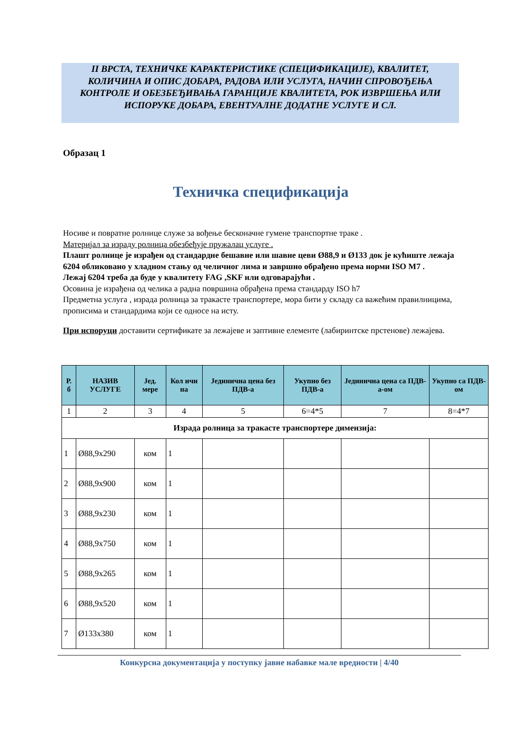II ВРСТА, ТЕХНИЧКЕ КАРАКТЕРИСТИКЕ (СПЕЦИФИКАЦИЈЕ), КВАЛИТЕТ, КОЛИЧИНА И ОПИС ДОБАРА, РАДОВА ИЛИ УСЛУГА, НАЧИН СПРОВОЂЕЊА КОНТРОЛЕ И ОБЕЗБЕЂИВАЊА ГАРАНЦИЈЕ КВАЛИТЕТА, РОК ИЗВРШЕЊА ИЛИ ИСПОРУКЕ ДОБАРА, ЕВЕНТУАЛНЕ ДОДАТНЕ УСЛУГЕ И СЛ.
Образац 1
Техничка спецификација
Носиве и повратне ролнице служе за вођење бесконачне гумене транспортне траке .
Материјал за израду ролница обезбеђује пружалац услуге .
Плашт ролнице је израђен од стандардне бешавне или шавне цеви Ø88,9 и Ø133 док је кућиште лежаја 6204 обликовано у хладном стању од челичног лима и завршно обрађено према норми ISO M7 .
Лежај 6204 треба да буде у квалитету FAG ,SKF или одговарајући .
Осовина је израђена од челика а радна површина обрађена према стандарду ISO h7
Предметна услуга , израда ролница за тракасте транспортере, мора бити у складу са важећим правилницима, прописима и стандардима који се односе на исту.
При испоруци доставити сертификате за лежајеве и заптивне елементе (лабиринтске прстенове) лежајева.
| Р. б | НАЗИВ УСЛУГЕ | Јед. мере | Кол ичи на | Јединична цена без ПДВ-а | Укупно без ПДВ-а | Јединична цена са ПДВ-а-ом | Укупно са ПДВ-ом |
| --- | --- | --- | --- | --- | --- | --- | --- |
| 1 | 2 | 3 | 4 | 5 | 6=4*5 | 7 | 8=4*7 |
| Израда ролница за тракасте транспортере димензија: | | | | | | | |
| 1 | Ø88,9x290 | ком | 1 | | | | |
| 2 | Ø88,9x900 | ком | 1 | | | | |
| 3 | Ø88,9x230 | ком | 1 | | | | |
| 4 | Ø88,9x750 | ком | 1 | | | | |
| 5 | Ø88,9x265 | ком | 1 | | | | |
| 6 | Ø88,9x520 | ком | 1 | | | | |
| 7 | Ø133x380 | ком | 1 | | | | |
Конкурсна документација у поступку јавне набавке мале вредности | 4/40